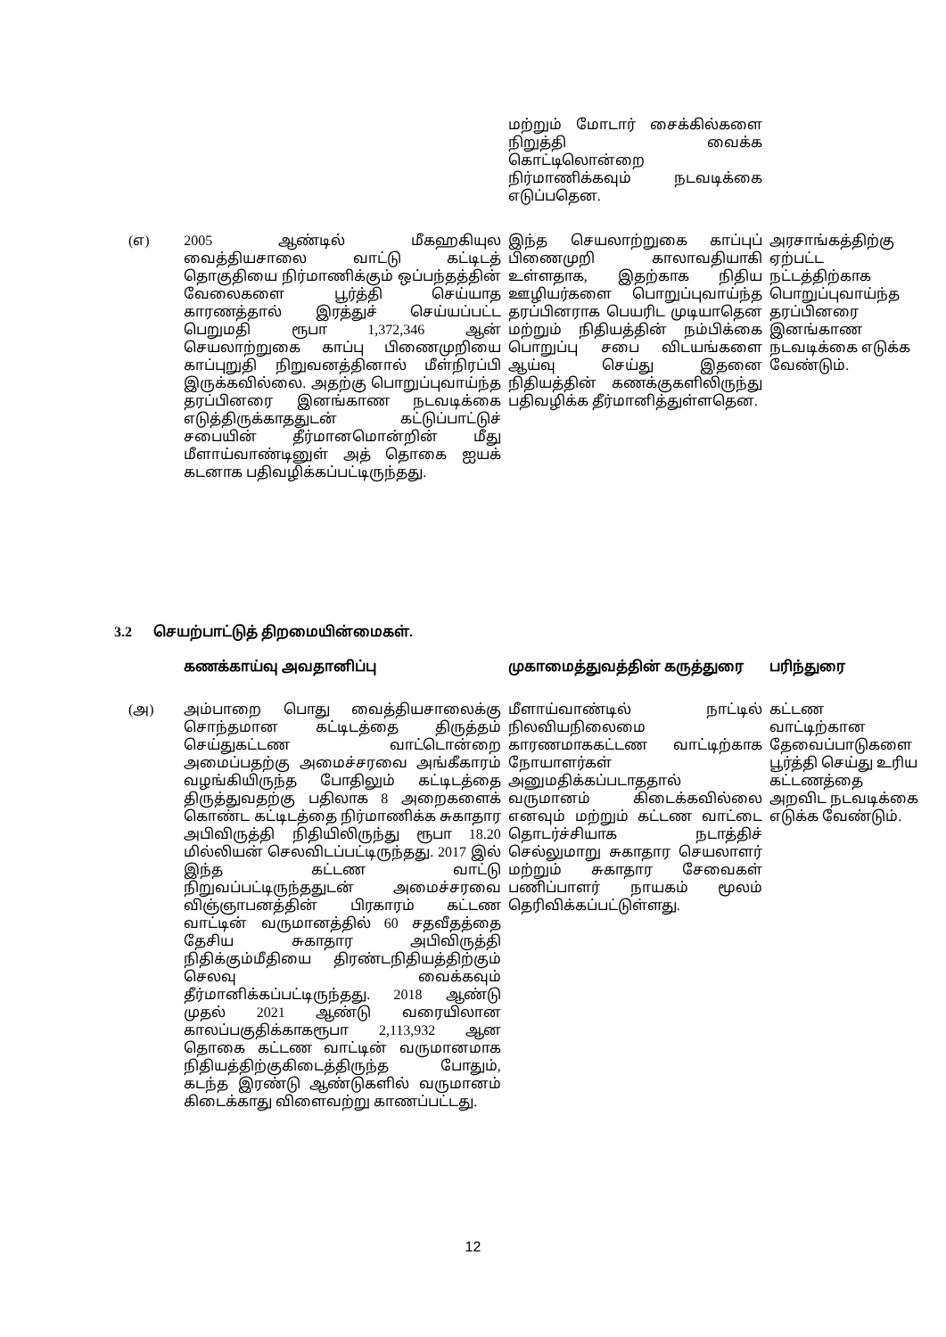| | | மற்றும் மோடார் சைக்கில்களை நிறுத்தி வைக்க கொட்டிலொன்றை நிர்மாணிக்கவும் நடவடிக்கை எடுப்பதென. | |
| (எ) | 2005 ஆண்டில் மீகஹகியுல வைத்தியசாலை வாட்டு கட்டிடத் தொகுதியை நிர்மாணிக்கும் ஒப்பந்தத்தின் வேலைகளை பூர்த்தி செய்யாத காரணத்தால் இரத்துச் செய்யப்பட்ட பெறுமதி ரூபா 1,372,346 ஆன் செயலாற்றுகை காப்பு பிணைமுறியை காப்புறுதி நிறுவனத்தினால் மீள்நிரப்பி இருக்கவில்லை. அதற்கு பொறுப்புவாய்ந்த தரப்பினரை இனங்காண நடவடிக்கை எடுத்திருக்காததுடன் கட்டுப்பாட்டுச் சபையின் தீர்மானமொன்றின் மீது மீளாய்வாண்டினுள் அத் தொகை ஐயக் கடனாக பதிவழிக்கப்பட்டிருந்தது. | இந்த செயலாற்றுகை காப்புப் பிணைமுறி காலாவதியாகி உள்ளதாக, இதற்காக நிதிய ஊழியர்களை பொறுப்புவாய்ந்த தரப்பினராக பெயரிட முடியாதென மற்றும் நிதியத்தின் நம்பிக்கை பொறுப்பு சபை விடயங்களை ஆய்வு செய்து இதனை நிதியத்தின் கணக்குகளிலிருந்து பதிவழிக்க தீர்மானித்துள்ளதென. | அரசாங்கத்திற்கு ஏற்பட்ட நட்டத்திற்காக பொறுப்புவாய்ந்த தரப்பினரை இனங்காண நடவடிக்கை எடுக்க வேண்டும். |
3.2 செயற்பாட்டுத் திறமையின்மைகள்.
| | கணக்காய்வு அவதானிப்பு | முகாமைத்துவத்தின் கருத்துரை | பரிந்துரை |
| (அ) | அம்பாறை பொது வைத்தியசாலைக்கு சொந்தமான கட்டிடத்தை திருத்தம் செய்துகட்டண வாட்டொன்றை அமைப்பதற்கு அமைச்சரவை அங்கீகாரம் வழங்கியிருந்த போதிலும் கட்டிடத்தை திருத்துவதற்கு பதிலாக 8 அறைகளைக் கொண்ட கட்டிடத்தை நிர்மாணிக்க சுகாதார அபிவிருத்தி நிதியிலிருந்து ரூபா 18.20 மில்லியன் செலவிடப்பட்டிருந்தது. 2017 இல் இந்த கட்டண வாட்டு நிறுவப்பட்டிருந்ததுடன் அமைச்சரவை விஞ்ஞாபனத்தின் பிரகாரம் கட்டண வாட்டின் வருமானத்தில் 60 சதவீதத்தை தேசிய சுகாதார அபிவிருத்தி நிதிக்கும்மீதியை திரண்டநிதியத்திற்கும் செலவு வைக்கவும் தீர்மானிக்கப்பட்டிருந்தது. 2018 ஆண்டு முதல் 2021 ஆண்டு வரையிலான காலப்பகுதிக்காகரூபா 2,113,932 ஆன தொகை கட்டண வாட்டின் வருமானமாக நிதியத்திற்குகிடைத்திருந்த போதும், கடந்த இரண்டு ஆண்டுகளில் வருமானம் கிடைக்காது விளைவற்று காணப்பட்டது. | மீளாய்வாண்டில் நாட்டில் நிலவியநிலைமை காரணமாககட்டண வாட்டிற்காக நோயாளர்கள் அனுமதிக்கப்படாததால் வருமானம் கிடைக்கவில்லை எனவும் மற்றும் கட்டண வாட்டை தொடர்ச்சியாக நடாத்திச் செல்லுமாறு சுகாதார செயலாளர் மற்றும் சுகாதார சேவைகள் பணிப்பாளர் நாயகம் மூலம் தெரிவிக்கப்பட்டுள்ளது. | கட்டண வாட்டிற்கான தேவைப்பாடுகளை பூர்த்தி செய்து உரிய கட்டணத்தை அறவிட நடவடிக்கை எடுக்க வேண்டும். |
12